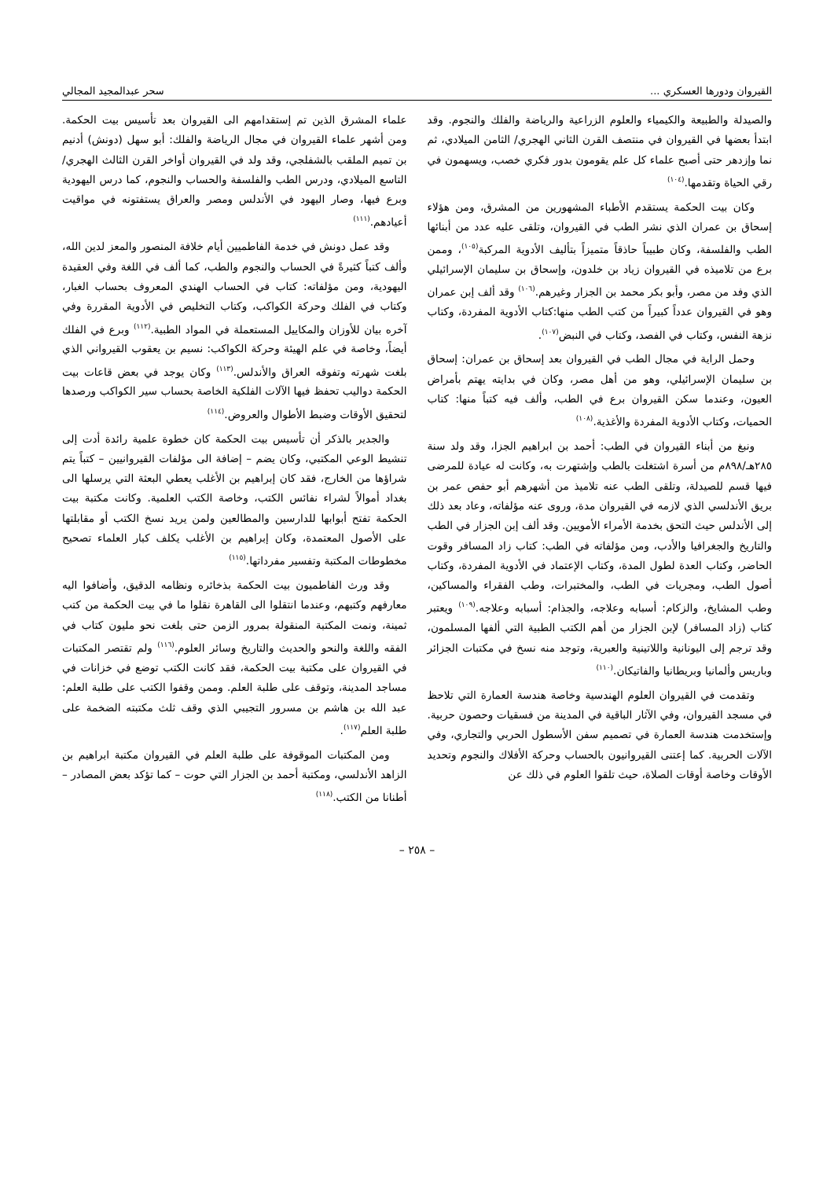القيروان ودورها العسكري ... سحر عبدالمجيد المجالي
والصيدلة والطبيعة والكيمياء والعلوم الزراعية والرياضة والفلك والنجوم. وقد ابتدأ بعضها في القيروان في منتصف القرن الثاني الهجري/ الثامن الميلادي، ثم نما وإزدهر حتى أصبح علماء كل علم يقومون بدور فكري خصب، ويسهمون في رقي الحياة وتقدمها.<sup>(١٠٤)</sup>
وكان بيت الحكمة يستقدم الأطباء المشهورين من المشرق، ومن هؤلاء إسحاق بن عمران الذي نشر الطب في القيروان، وتلقى عليه عدد من أبنائها الطب والفلسفة، وكان طبيباً حاذقاً متميزاً بتأليف الأدوية المركبة<sup>(١٠٥)</sup>، وممن برع من تلاميذه في القيروان زياد بن خلدون، وإسحاق بن سليمان الإسرائيلي الذي وفد من مصر، وأبو بكر محمد بن الجزار وغيرهم.<sup>(١٠٦)</sup> وقد ألف إبن عمران وهو في القيروان عدداً كبيراً من كتب الطب منها:كتاب الأدوية المفردة، وكتاب نزهة النفس، وكتاب في الفصد، وكتاب في النبض<sup>(١٠٧)</sup>.
وحمل الراية في مجال الطب في القيروان بعد إسحاق بن عمران: إسحاق بن سليمان الإسرائيلي، وهو من أهل مصر، وكان في بدايته يهتم بأمراض العيون، وعندما سكن القيروان برع في الطب، وألف فيه كتباً منها: كتاب الحميات، وكتاب الأدوية المفردة والأغذية.<sup>(١٠٨)</sup>
ونبغ من أبناء القيروان في الطب: أحمد بن ابراهيم الجزا، وقد ولد سنة ٢٨٥هـ/٨٩٨م من أسرة اشتغلت بالطب وإشتهرت به، وكانت له عيادة للمرضى فيها قسم للصيدلة، وتلقى الطب عنه تلاميذ من أشهرهم أبو حفص عمر بن بريق الأندلسي الذي لازمه في القيروان مدة، وروى عنه مؤلفاته، وعاد بعد ذلك إلى الأندلس حيث التحق بخدمة الأمراء الأمويين. وقد ألف إبن الجزار في الطب والتاريخ والجغرافيا والأدب، ومن مؤلفاته في الطب: كتاب زاد المسافر وقوت الحاضر، وكتاب العدة لطول المدة، وكتاب الإعتماد في الأدوية المفردة، وكتاب أصول الطب، ومجريات في الطب، والمختبرات، وطب الفقراء والمساكين، وطب المشايخ، والزكام: أسبابه وعلاجه، والجذام: أسبابه وعلاجه.<sup>(١٠٩)</sup> ويعتبر كتاب (زاد المسافر) لإبن الجزار من أهم الكتب الطبية التي ألفها المسلمون، وقد ترجم إلى اليونانية واللاتينية والعبرية، وتوجد منه نسخ في مكتبات الجزائر وباريس وألمانيا وبريطانيا والفاتيكان.<sup>(١١٠)</sup>
وتقدمت في القيروان العلوم الهندسية وخاصة هندسة العمارة التي تلاحظ في مسجد القيروان، وفي الآثار الباقية في المدينة من فسقيات وحصون حربية. وإستخدمت هندسة العمارة في تصميم سفن الأسطول الحربي والتجاري، وفي الآلات الحربية. كما إعتنى القيروانيون بالحساب وحركة الأفلاك والنجوم وتحديد الأوقات وخاصة أوقات الصلاة، حيث تلقوا العلوم في ذلك عن
علماء المشرق الذين تم إستقدامهم الى القيروان بعد تأسيس بيت الحكمة. ومن أشهر علماء القيروان في مجال الرياضة والفلك: أبو سهل (دونش) أدنيم بن تميم الملقب بالشفلجي، وقد ولد في القيروان أواخر القرن الثالث الهجري/ التاسع الميلادي، ودرس الطب والفلسفة والحساب والنجوم، كما درس اليهودية وبرع فيها، وصار اليهود في الأندلس ومصر والعراق يستفتونه في مواقيت أعيادهم.<sup>(١١١)</sup>
وقد عمل دونش في خدمة الفاطميين أيام خلافة المنصور والمعز لدين الله، وألف كتباً كثيرةً في الحساب والنجوم والطب، كما ألف في اللغة وفي العقيدة اليهودية، ومن مؤلفاته: كتاب في الحساب الهندي المعروف بحساب الغبار، وكتاب في الفلك وحركة الكواكب، وكتاب التخليص في الأدوية المقررة وفي آخره بيان للأوزان والمكاييل المستعملة في المواد الطبية.<sup>(١١٢)</sup> وبرع في الفلك أيضاً، وخاصة في علم الهيئة وحركة الكواكب: نسيم بن يعقوب القيرواني الذي بلغت شهرته وتفوقه العراق والأندلس.<sup>(١١٣)</sup> وكان يوجد في بعض قاعات بيت الحكمة دواليب تحفظ فيها الآلات الفلكية الخاصة بحساب سير الكواكب ورصدها لتحقيق الأوقات وضبط الأطوال والعروض.<sup>(١١٤)</sup>
والجدير بالذكر أن تأسيس بيت الحكمة كان خطوة علمية رائدة أدت إلى تنشيط الوعي المكتبي، وكان يضم – إضافة الى مؤلفات القيروانيين – كتباً يتم شراؤها من الخارج، فقد كان إبراهيم بن الأغلب يعطي البعثة التي يرسلها الى بغداد أموالاً لشراء نفائس الكتب، وخاصة الكتب العلمية. وكانت مكتبة بيت الحكمة تفتح أبوابها للدارسين والمطالعين ولمن يريد نسخ الكتب أو مقابلتها على الأصول المعتمدة، وكان إبراهيم بن الأغلب يكلف كبار العلماء تصحيح مخطوطات المكتبة وتفسير مفرداتها.<sup>(١١٥)</sup>
وقد ورث الفاطميون بيت الحكمة بذخائره ونظامه الدقيق، وأضافوا اليه معارفهم وكتبهم، وعندما انتقلوا الى القاهرة نقلوا ما في بيت الحكمة من كتب ثمينة، ونمت المكتبة المنقولة بمرور الزمن حتى بلغت نحو مليون كتاب في الفقه واللغة والنحو والحديث والتاريخ وسائر العلوم.<sup>(١١٦)</sup> ولم تقتصر المكتبات في القيروان على مكتبة بيت الحكمة، فقد كانت الكتب توضع في خزانات في مساجد المدينة، وتوقف على طلبة العلم. وممن وقفوا الكتب على طلبة العلم: عبد الله بن هاشم بن مسرور التجيبي الذي وقف ثلث مكتبته الضخمة على طلبة العلم<sup>(١١٧)</sup>.
ومن المكتبات الموقوفة على طلبة العلم في القيروان مكتبة ابراهيم بن الزاهد الأندلسي، ومكتبة أحمد بن الجزار التي حوت – كما تؤكد بعض المصادر – أطنانا من الكتب.<sup>(١١٨)</sup>
– ٢٥٨ –